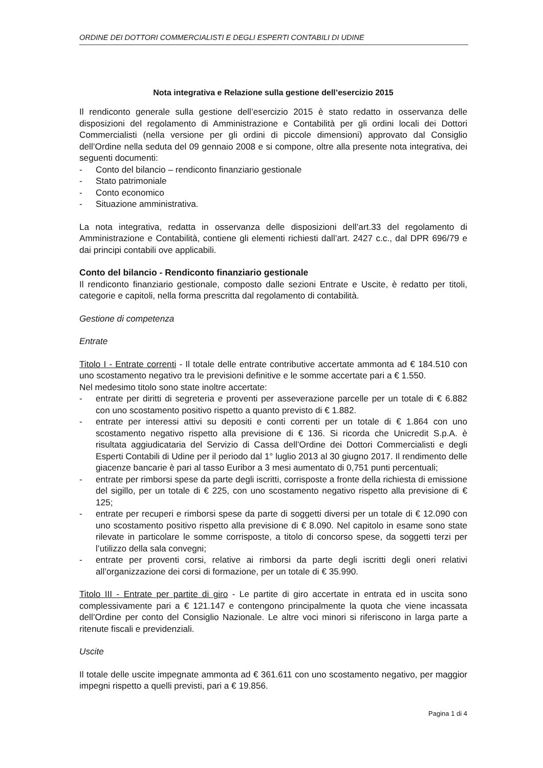ORDINE DEI DOTTORI COMMERCIALISTI E DEGLI ESPERTI CONTABILI DI UDINE
Nota integrativa e Relazione sulla gestione dell’esercizio 2015
Il rendiconto generale sulla gestione dell’esercizio 2015 è stato redatto in osservanza delle disposizioni del regolamento di Amministrazione e Contabilità per gli ordini locali dei Dottori Commercialisti (nella versione per gli ordini di piccole dimensioni) approvato dal Consiglio dell’Ordine nella seduta del 09 gennaio 2008 e si compone, oltre alla presente nota integrativa, dei seguenti documenti:
- Conto del bilancio – rendiconto finanziario gestionale
- Stato patrimoniale
- Conto economico
- Situazione amministrativa.
La nota integrativa, redatta in osservanza delle disposizioni dell’art.33 del regolamento di Amministrazione e Contabilità, contiene gli elementi richiesti dall’art. 2427 c.c., dal DPR 696/79 e dai principi contabili ove applicabili.
Conto del bilancio - Rendiconto finanziario gestionale
Il rendiconto finanziario gestionale, composto dalle sezioni Entrate e Uscite, è redatto per titoli, categorie e capitoli, nella forma prescritta dal regolamento di contabilità.
Gestione di competenza
Entrate
Titolo I - Entrate correnti - Il totale delle entrate contributive accertate ammonta ad € 184.510 con uno scostamento negativo tra le previsioni definitive e le somme accertate pari a € 1.550.
Nel medesimo titolo sono state inoltre accertate:
- entrate per diritti di segreteria e proventi per asseverazione parcelle per un totale di € 6.882 con uno scostamento positivo rispetto a quanto previsto di € 1.882.
- entrate per interessi attivi su depositi e conti correnti per un totale di € 1.864 con uno scostamento negativo rispetto alla previsione di € 136. Si ricorda che Unicredit S.p.A. è risultata aggiudicataria del Servizio di Cassa dell’Ordine dei Dottori Commercialisti e degli Esperti Contabili di Udine per il periodo dal 1° luglio 2013 al 30 giugno 2017. Il rendimento delle giacenze bancarie è pari al tasso Euribor a 3 mesi aumentato di 0,751 punti percentuali;
- entrate per rimborsi spese da parte degli iscritti, corrisposte a fronte della richiesta di emissione del sigillo, per un totale di € 225, con uno scostamento negativo rispetto alla previsione di € 125;
- entrate per recuperi e rimborsi spese da parte di soggetti diversi per un totale di € 12.090 con uno scostamento positivo rispetto alla previsione di € 8.090. Nel capitolo in esame sono state rilevate in particolare le somme corrisposte, a titolo di concorso spese, da soggetti terzi per l’utilizzo della sala convegni;
- entrate per proventi corsi, relative ai rimborsi da parte degli iscritti degli oneri relativi all’organizzazione dei corsi di formazione, per un totale di € 35.990.
Titolo III - Entrate per partite di giro - Le partite di giro accertate in entrata ed in uscita sono complessivamente pari a € 121.147 e contengono principalmente la quota che viene incassata dell’Ordine per conto del Consiglio Nazionale. Le altre voci minori si riferiscono in larga parte a ritenute fiscali e previdenziali.
Uscite
Il totale delle uscite impegnate ammonta ad € 361.611 con uno scostamento negativo, per maggior impegni rispetto a quelli previsti, pari a € 19.856.
Pagina 1 di 4